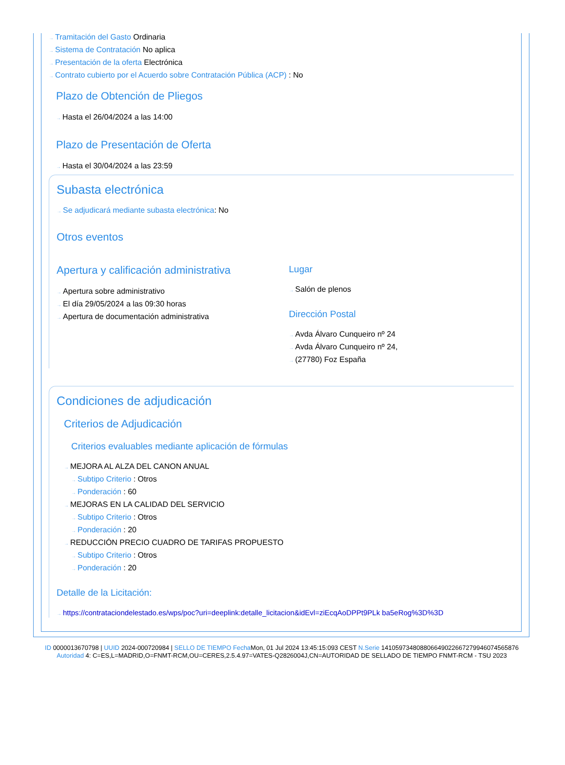→ Tramitación del Gasto Ordinaria
→ Sistema de Contratación No aplica
→ Presentación de la oferta Electrónica
→ Contrato cubierto por el Acuerdo sobre Contratación Pública (ACP) : No
Plazo de Obtención de Pliegos
→ Hasta el 26/04/2024 a las 14:00
Plazo de Presentación de Oferta
→ Hasta el 30/04/2024 a las 23:59
Subasta electrónica
→ Se adjudicará mediante subasta electrónica: No
Otros eventos
Apertura y calificación administrativa
→ Apertura sobre administrativo
→ El día 29/05/2024 a las 09:30 horas
→ Apertura de documentación administrativa
Lugar
→ Salón de plenos
Dirección Postal
→ Avda Álvaro Cunqueiro nº 24
→ Avda Álvaro Cunqueiro nº 24,
→ (27780) Foz España
Condiciones de adjudicación
Criterios de Adjudicación
Criterios evaluables mediante aplicación de fórmulas
→ MEJORA AL ALZA DEL CANON ANUAL
→ Subtipo Criterio : Otros
→ Ponderación : 60
→ MEJORAS EN LA CALIDAD DEL SERVICIO
→ Subtipo Criterio : Otros
→ Ponderación : 20
→ REDUCCIÓN PRECIO CUADRO DE TARIFAS PROPUESTO
→ Subtipo Criterio : Otros
→ Ponderación : 20
Detalle de la Licitación:
→ https://contrataciondelestado.es/wps/poc?uri=deeplink:detalle_licitacion&idEvl=ziEcqAoDPPt9PLk ba5eRog%3D%3D
ID 0000013670798 | UUID 2024-000720984 | SELLO DE TIEMPO Fecha Mon, 01 Jul 2024 13:45:15:093 CEST N.Serie 141059734808806649022667279946074565876 Autoridad 4: C=ES,L=MADRID,O=FNMT-RCM,OU=CERES,2.5.4.97=VATES-Q2826004J,CN=AUTORIDAD DE SELLADO DE TIEMPO FNMT-RCM - TSU 2023